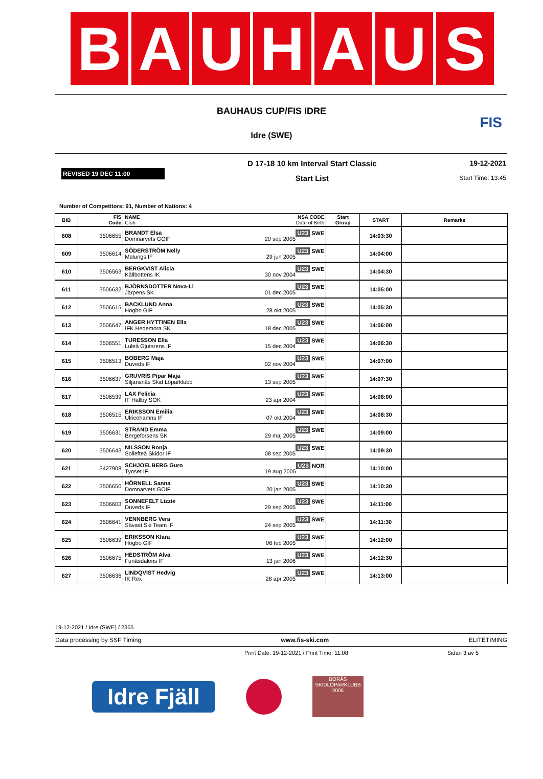B A U H A U S
BAUHAUS CUP/FIS IDRE
Idre (SWE)
FIS
REVISED 19 DEC 11:00
D 17-18 10 km Interval Start Classic
Start List
19-12-2021
Start Time: 13:45
Number of Competitors: 91, Number of Nations: 4
| BIB | FIS Code | NAME NSA CODE Club Date of Birth | Start Group | START | Remarks |
| --- | --- | --- | --- | --- | --- |
| 608 | 3506655 | BRANDT Elsa U23 SWE Domnarvets GOIF 20 sep 2005 | | 14:03:30 | |
| 609 | 3506614 | SÖDERSTRÖM Nelly U23 SWE Malungs IF 29 jun 2005 | | 14:04:00 | |
| 610 | 3506563 | BERGKVIST Alicia U23 SWE Källbottens IK 30 nov 2004 | | 14:04:30 | |
| 611 | 3506632 | BJÖRNSDOTTER Nova-Li U23 SWE Järpens SK 01 dec 2005 | | 14:05:00 | |
| 612 | 3506615 | BACKLUND Anna U23 SWE Högbo GIF 28 okt 2005 | | 14:05:30 | |
| 613 | 3506647 | ANGER HYTTINEN Ella U23 SWE IFK Hedemora SK 18 dec 2005 | | 14:06:00 | |
| 614 | 3506551 | TURESSON Ella U23 SWE Luleå Gjutarens IF 15 dec 2004 | | 14:06:30 | |
| 615 | 3506513 | BOBERG Maja U23 SWE Duveds IF 02 nov 2004 | | 14:07:00 | |
| 616 | 3506637 | GRUVRIS Pipar Maja U23 SWE Siljansnäs Skid Löparklubb 13 sep 2005 | | 14:07:30 | |
| 617 | 3506539 | LAX Felicia U23 SWE IF Hallby SOK 23 apr 2004 | | 14:08:00 | |
| 618 | 3506515 | ERIKSSON Emilia U23 SWE Ulricehamns IF 07 okt 2004 | | 14:08:30 | |
| 619 | 3506631 | STRAND Emma U23 SWE Bergeforsens SK 29 maj 2005 | | 14:09:00 | |
| 620 | 3506643 | NILSSON Ronja U23 SWE Sollefteå Skidor IF 08 sep 2005 | | 14:09:30 | |
| 621 | 3427908 | SCHJOELBERG Guro U23 NOR Tynset IF 19 aug 2005 | | 14:10:00 | |
| 622 | 3506650 | HÖRNELL Sanna U23 SWE Domnarvets GOIF 20 jan 2005 | | 14:10:30 | |
| 623 | 3506603 | SONNEFELT Lizzie U23 SWE Duveds IF 29 sep 2005 | | 14:11:00 | |
| 624 | 3506641 | VENNBERG Vera U23 SWE Sävast Ski Team IF 24 sep 2005 | | 14:11:30 | |
| 625 | 3506639 | ERIKSSON Klara U23 SWE Högbo GIF 06 feb 2005 | | 14:12:00 | |
| 626 | 3506675 | HEDSTRÖM Alva U23 SWE Funäsdalens IF 13 jan 2006 | | 14:12:30 | |
| 627 | 3506636 | LINDQVIST Hedvig U23 SWE IK Rex 28 apr 2005 | | 14:13:00 | |
19-12-2021 / Idre (SWE) / 2365
Data processing by SSF Timing www.fis-ski.com ELITETIMING
Print Date: 19-12-2021 / Print Time: 11:08 Sidan 3 av 5
Idre Fjäll
BORÅS
SKIDLÖPARKLUBB
2005